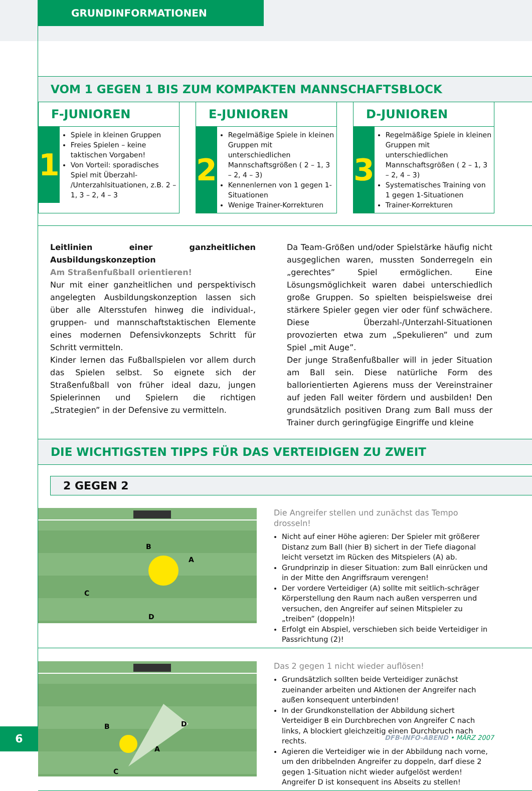GRUNDINFORMATIONEN
VOM 1 GEGEN 1 BIS ZUM KOMPAKTEN MANNSCHAFTSBLOCK
F-JUNIOREN
1
Spiele in kleinen Gruppen
Freies Spielen – keine taktischen Vorgaben!
Von Vorteil: sporadisches Spiel mit Überzahl- /Unterzahlsituationen, z.B. 2 – 1, 3 – 2, 4 – 3
E-JUNIOREN
2
Regelmäßige Spiele in kleinen Gruppen mit unterschiedlichen Mannschaftsgrößen ( 2 – 1, 3 – 2, 4 – 3)
Kennenlernen von 1 gegen 1-Situationen
Wenige Trainer-Korrekturen
D-JUNIOREN
3
Regelmäßige Spiele in kleinen Gruppen mit unterschiedlichen Mannschaftsgrößen ( 2 – 1, 3 – 2, 4 – 3)
Systematisches Training von 1 gegen 1-Situationen
Trainer-Korrekturen
Leitlinien einer ganzheitlichen Ausbildungskonzeption
Am Straßenfußball orientieren!
Nur mit einer ganzheitlichen und perspektivisch angelegten Ausbildungskonzeption lassen sich über alle Altersstufen hinweg die individual-, gruppen- und mannschaftstaktischen Elemente eines modernen Defensivkonzepts Schritt für Schritt vermitteln.
Kinder lernen das Fußballspielen vor allem durch das Spielen selbst. So eignete sich der Straßenfußball von früher ideal dazu, jungen Spielerinnen und Spielern die richtigen „Strategien” in der Defensive zu vermitteln.
Da Team-Größen und/oder Spielstärke häufig nicht ausgeglichen waren, mussten Sonderregeln ein „gerechtes” Spiel ermöglichen. Eine Lösungsmöglichkeit waren dabei unterschiedlich große Gruppen. So spielten beispielsweise drei stärkere Spieler gegen vier oder fünf schwächere. Diese Überzahl-/Unterzahl-Situationen provozierten etwa zum „Spekulieren” und zum Spiel „mit Auge”.
Der junge Straßenfußballer will in jeder Situation am Ball sein. Diese natürliche Form des ballorientierten Agierens muss der Vereinstrainer auf jeden Fall weiter fördern und ausbilden! Den grundsätzlich positiven Drang zum Ball muss der Trainer durch geringfügige Eingriffe und kleine
DIE WICHTIGSTEN TIPPS FÜR DAS VERTEIDIGEN ZU ZWEIT
2 GEGEN 2
B
A
C
D
Die Angreifer stellen und zunächst das Tempo drosseln!
Nicht auf einer Höhe agieren: Der Spieler mit größerer Distanz zum Ball (hier B) sichert in der Tiefe diagonal leicht versetzt im Rücken des Mitspielers (A) ab.
Grundprinzip in dieser Situation: zum Ball einrücken und in der Mitte den Angriffsraum verengen!
Der vordere Verteidiger (A) sollte mit seitlich-schräger Körperstellung den Raum nach außen versperren und versuchen, den Angreifer auf seinen Mitspieler zu „treiben” (doppeln)!
Erfolgt ein Abspiel, verschieben sich beide Verteidiger in Passrichtung (2)!
B
A
C
D
Das 2 gegen 1 nicht wieder auflösen!
Grundsätzlich sollten beide Verteidiger zunächst zueinander arbeiten und Aktionen der Angreifer nach außen konsequent unterbinden!
In der Grundkonstellation der Abbildung sichert Verteidiger B ein Durchbrechen von Angreifer C nach links, A blockiert gleichzeitig einen Durchbruch nach rechts.
Agieren die Verteidiger wie in der Abbildung nach vorne, um den dribbelnden Angreifer zu doppeln, darf diese 2 gegen 1-Situation nicht wieder aufgelöst werden! Angreifer D ist konsequent ins Abseits zu stellen!
6 DFB-INFO-ABEND • MÄRZ 2007